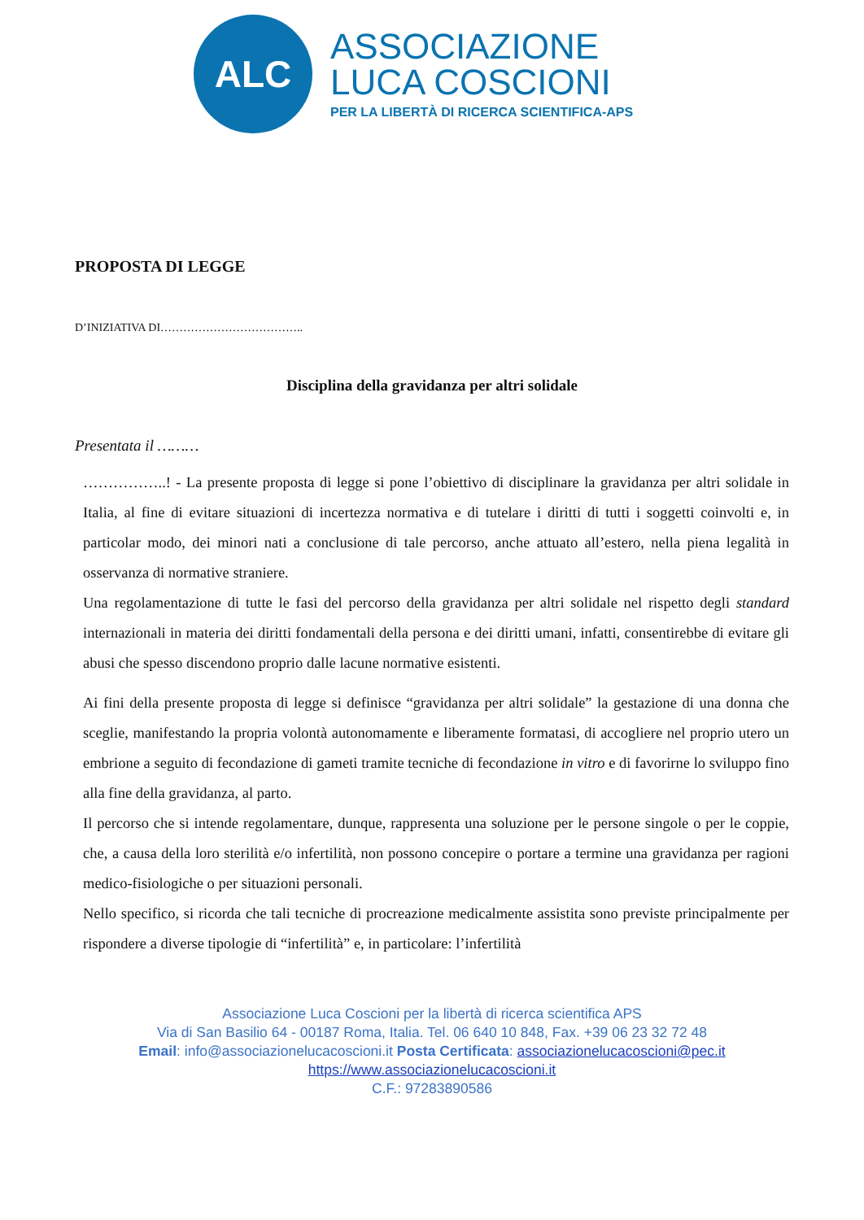ALC
ASSOCIAZIONE
LUCA COSCIONI
PER LA LIBERTÀ DI RICERCA SCIENTIFICA-APS
PROPOSTA DI LEGGE
D’INIZIATIVA DI………………………………..
Disciplina della gravidanza per altri solidale
Presentata il ………
……………..! - La presente proposta di legge si pone l’obiettivo di disciplinare la gravidanza per altri solidale in Italia, al fine di evitare situazioni di incertezza normativa e di tutelare i diritti di tutti i soggetti coinvolti e, in particolar modo, dei minori nati a conclusione di tale percorso, anche attuato all’estero, nella piena legalità in osservanza di normative straniere.
Una regolamentazione di tutte le fasi del percorso della gravidanza per altri solidale nel rispetto degli standard internazionali in materia dei diritti fondamentali della persona e dei diritti umani, infatti, consentirebbe di evitare gli abusi che spesso discendono proprio dalle lacune normative esistenti.
Ai fini della presente proposta di legge si definisce “gravidanza per altri solidale” la gestazione di una donna che sceglie, manifestando la propria volontà autonomamente e liberamente formatasi, di accogliere nel proprio utero un embrione a seguito di fecondazione di gameti tramite tecniche di fecondazione in vitro e di favorirne lo sviluppo fino alla fine della gravidanza, al parto.
Il percorso che si intende regolamentare, dunque, rappresenta una soluzione per le persone singole o per le coppie, che, a causa della loro sterilità e/o infertilità, non possono concepire o portare a termine una gravidanza per ragioni medico-fisiologiche o per situazioni personali.
Nello specifico, si ricorda che tali tecniche di procreazione medicalmente assistita sono previste principalmente per rispondere a diverse tipologie di “infertilità” e, in particolare: l’infertilità
Associazione Luca Coscioni per la libertà di ricerca scientifica APS
Via di San Basilio 64 - 00187 Roma, Italia. Tel. 06 640 10 848, Fax. +39 06 23 32 72 48
Email: info@associazionelucacoscioni.it Posta Certificata: associazionelucacoscioni@pec.it
https://www.associazionelucacoscioni.it
C.F.: 97283890586